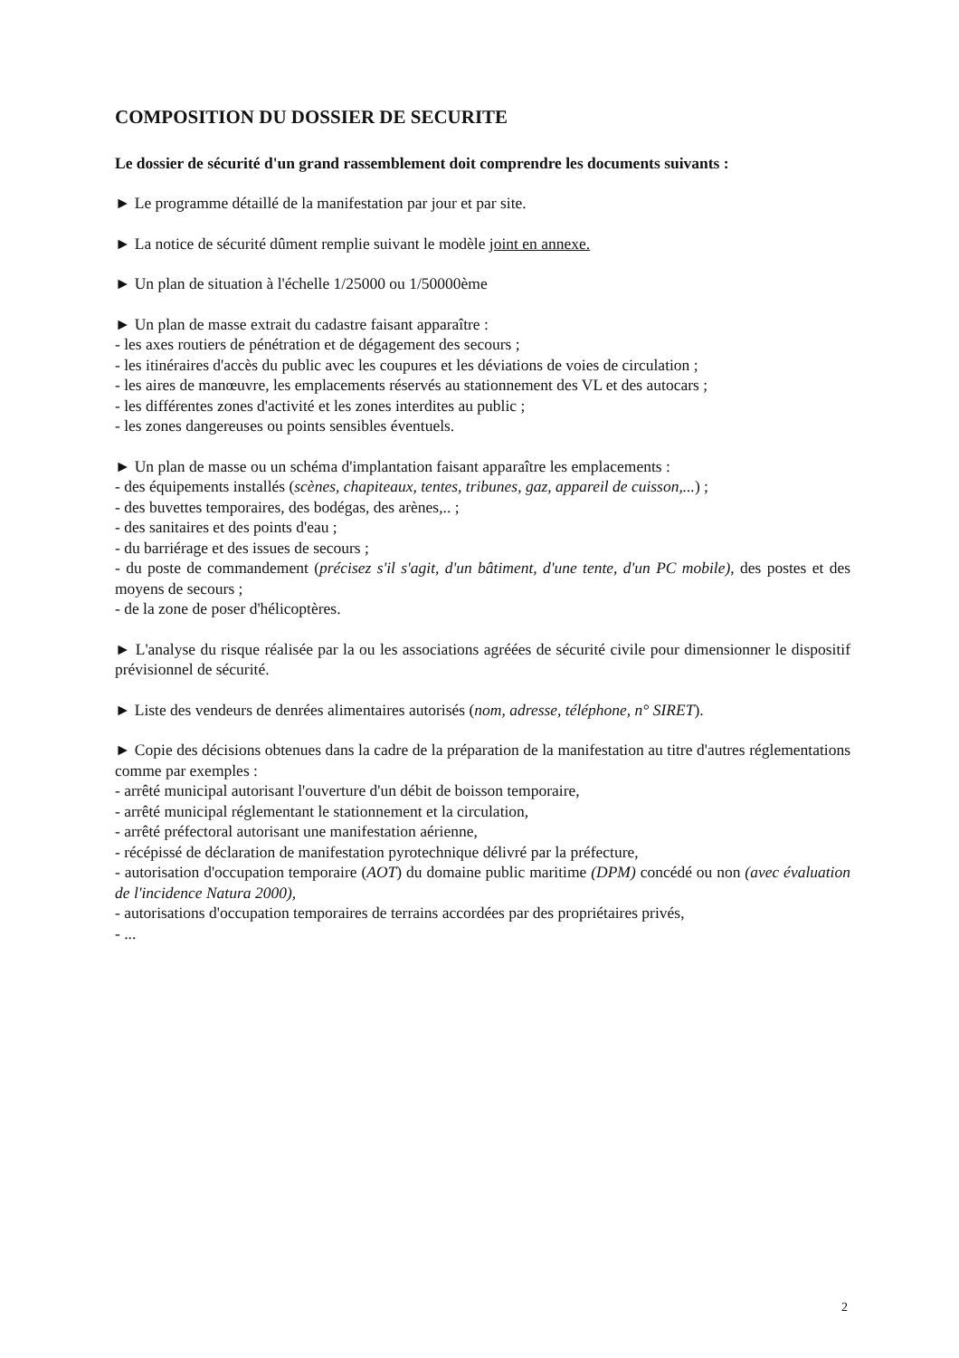COMPOSITION DU DOSSIER DE SECURITE
Le dossier de sécurité d'un grand rassemblement doit comprendre les documents suivants :
► Le programme détaillé de la manifestation par jour et par site.
► La notice de sécurité dûment remplie suivant le modèle joint en annexe.
► Un plan de situation à l'échelle 1/25000 ou 1/50000ème
► Un plan de masse extrait du cadastre faisant apparaître :
- les axes routiers de pénétration et de dégagement des secours ;
- les itinéraires d'accès du public avec les coupures et les déviations de voies de circulation ;
- les aires de manœuvre, les emplacements réservés au stationnement des VL et des autocars ;
- les différentes zones d'activité et les zones interdites au public ;
- les zones dangereuses ou points sensibles éventuels.
► Un plan de masse ou un schéma d'implantation faisant apparaître les emplacements :
- des équipements installés (scènes, chapiteaux, tentes, tribunes, gaz, appareil de cuisson,...) ;
- des buvettes temporaires, des bodégas, des arènes,.. ;
- des sanitaires et des points d'eau ;
- du barriérage et des issues de secours ;
- du poste de commandement (précisez s'il s'agit, d'un bâtiment, d'une tente, d'un PC mobile), des postes et des moyens de secours ;
- de la zone de poser d'hélicoptères.
► L'analyse du risque réalisée par la ou les associations agréées de sécurité civile pour dimensionner le dispositif prévisionnel de sécurité.
► Liste des vendeurs de denrées alimentaires autorisés (nom, adresse, téléphone, n° SIRET).
► Copie des décisions obtenues dans la cadre de la préparation de la manifestation au titre d'autres réglementations comme par exemples :
- arrêté municipal autorisant l'ouverture d'un débit de boisson temporaire,
- arrêté municipal réglementant le stationnement et la circulation,
- arrêté préfectoral autorisant une manifestation aérienne,
- récépissé de déclaration de manifestation pyrotechnique délivré par la préfecture,
- autorisation d'occupation temporaire (AOT) du domaine public maritime (DPM) concédé ou non (avec évaluation de l'incidence Natura 2000),
- autorisations d'occupation temporaires de terrains accordées par des propriétaires privés,
- ...
2